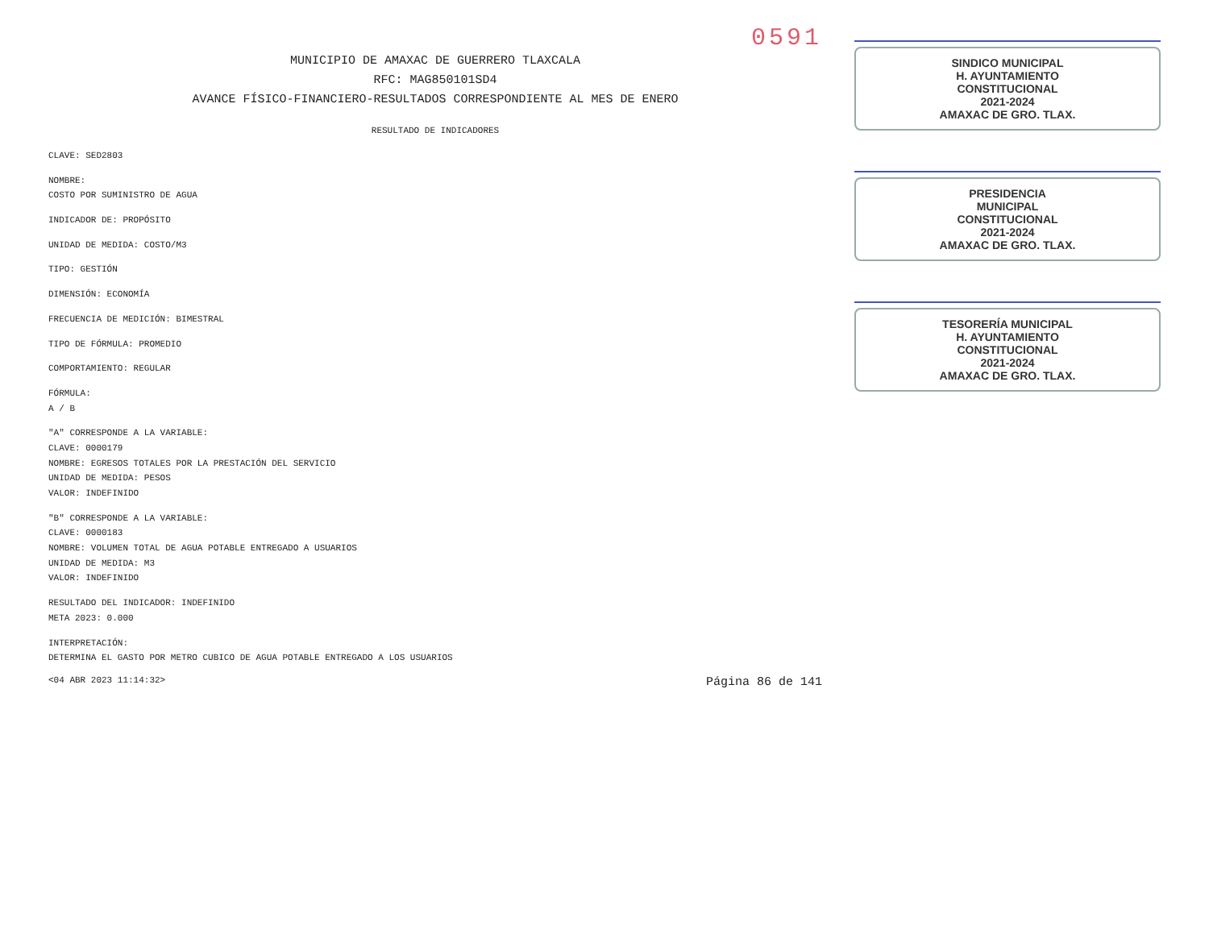0591
MUNICIPIO DE AMAXAC DE GUERRERO TLAXCALA
RFC: MAG850101SD4
AVANCE FÍSICO-FINANCIERO-RESULTADOS CORRESPONDIENTE AL MES DE ENERO
RESULTADO DE INDICADORES
CLAVE: SED2803
NOMBRE:
COSTO POR SUMINISTRO DE AGUA
INDICADOR DE: PROPÓSITO
UNIDAD DE MEDIDA: COSTO/M3
TIPO: GESTIÓN
DIMENSIÓN: ECONOMÍA
FRECUENCIA DE MEDICIÓN: BIMESTRAL
TIPO DE FÓRMULA: PROMEDIO
COMPORTAMIENTO: REGULAR
FÓRMULA:
A / B
"A" CORRESPONDE A LA VARIABLE:
CLAVE: 0000179
NOMBRE: EGRESOS TOTALES POR LA PRESTACIÓN DEL SERVICIO
UNIDAD DE MEDIDA: PESOS
VALOR: INDEFINIDO
"B" CORRESPONDE A LA VARIABLE:
CLAVE: 0000183
NOMBRE: VOLUMEN TOTAL DE AGUA POTABLE ENTREGADO A USUARIOS
UNIDAD DE MEDIDA: M3
VALOR: INDEFINIDO
RESULTADO DEL INDICADOR: INDEFINIDO
META 2023: 0.000
INTERPRETACIÓN:
DETERMINA EL GASTO POR METRO CUBICO DE AGUA POTABLE ENTREGADO A LOS USUARIOS
<04 ABR 2023 11:14:32> Página 86 de 141
SINDICO MUNICIPAL
H. AYUNTAMIENTO
CONSTITUCIONAL
2021-2024
AMAXAC DE GRO. TLAX.
PRESIDENCIA
MUNICIPAL
CONSTITUCIONAL
2021-2024
AMAXAC DE GRO. TLAX.
TESORERÍA MUNICIPAL
H. AYUNTAMIENTO
CONSTITUCIONAL
2021-2024
AMAXAC DE GRO. TLAX.